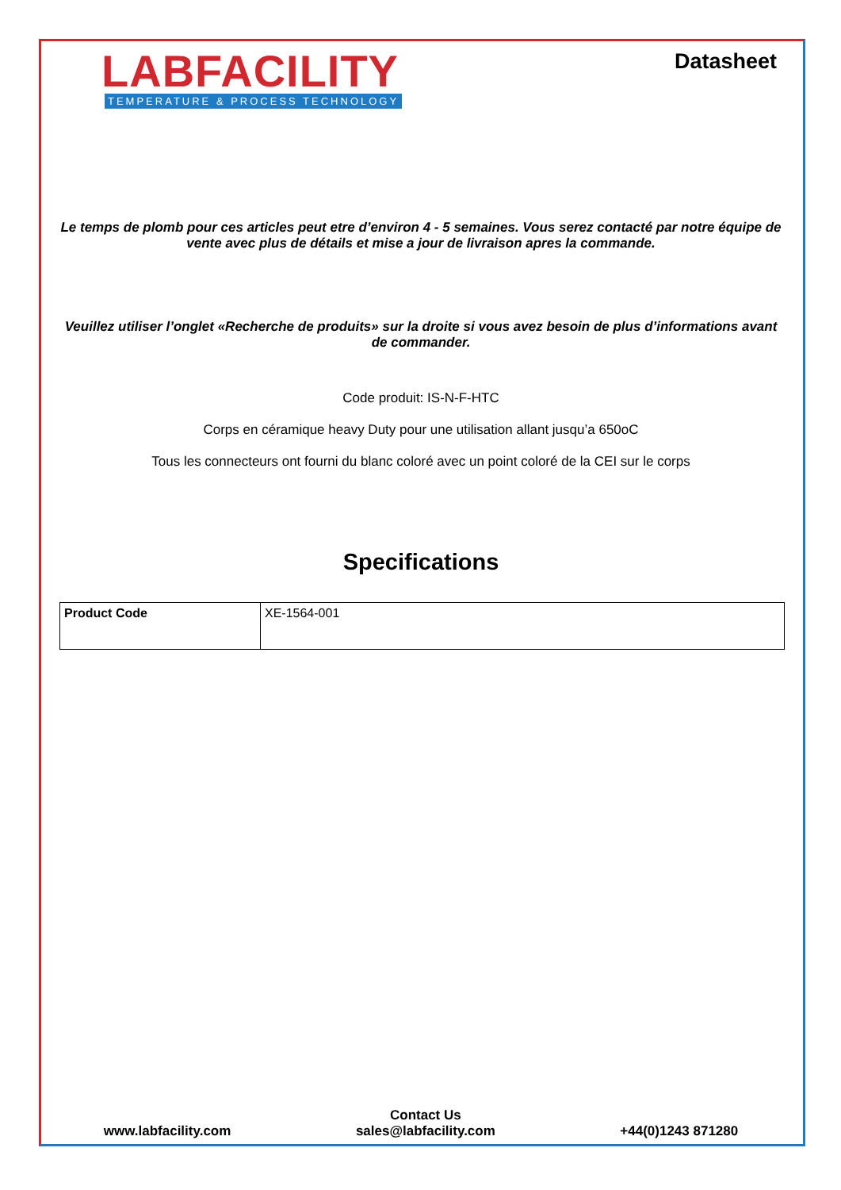LABFACILITY
TEMPERATURE & PROCESS TECHNOLOGY
Datasheet
Le temps de plomb pour ces articles peut etre d’environ 4 - 5 semaines. Vous serez contacté par notre équipe de vente avec plus de détails et mise a jour de livraison apres la commande.
Veuillez utiliser l’onglet «Recherche de produits» sur la droite si vous avez besoin de plus d’informations avant de commander.
Code produit: IS-N-F-HTC
Corps en céramique heavy Duty pour une utilisation allant jusqu’a 650oC
Tous les connecteurs ont fourni du blanc coloré avec un point coloré de la CEI sur le corps
Specifications
| Product Code | XE-1564-001 |
www.labfacility.com
Contact Us
sales@labfacility.com
+44(0)1243 871280